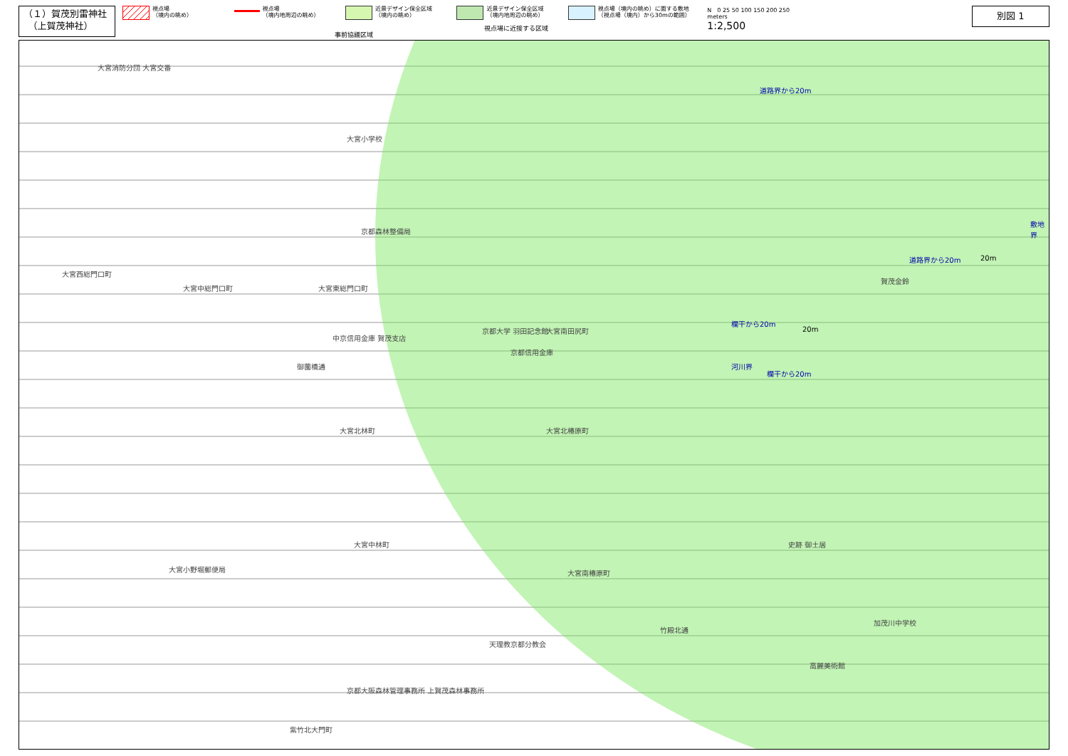（１）賀茂別雷神社
　（上賀茂神社）
視点場
（境内の眺め）
視点場
（境内地周辺の眺め）
近景デザイン保全区域
（境内の眺め）
近景デザイン保全区域
（境内地周辺の眺め）
視点場（境内の眺め）に面する敷地
（視点場（境内）から30mの範囲）
N　0 25 50 100 150 200 250
meters
1:2,500
別図 1
事前協議区域
視点場に近接する区域
大宮消防分団 大宮交番
大宮小学校
京都森林整備局
大宮西総門口町
大宮中総門口町 大宮東総門口町
京都大学 羽田記念館 大宮南田尻町
京都信用金庫
中京信用金庫 賀茂支店
御薗橋通
大宮北林町 大宮北椿原町
大宮中林町
大宮小野堀郵便局 大宮南椿原町
竹殿北通
天理教京都分教会
加茂川中学校
高麗美術館
京都大阪森林管理事務所 上賀茂森林事務所
紫竹北大門町
道路界から20m
欄干から20m
欄干から20m
河川界
道路界から20m
敷地界
20m
20m
賀茂金鈴
史跡 御土居